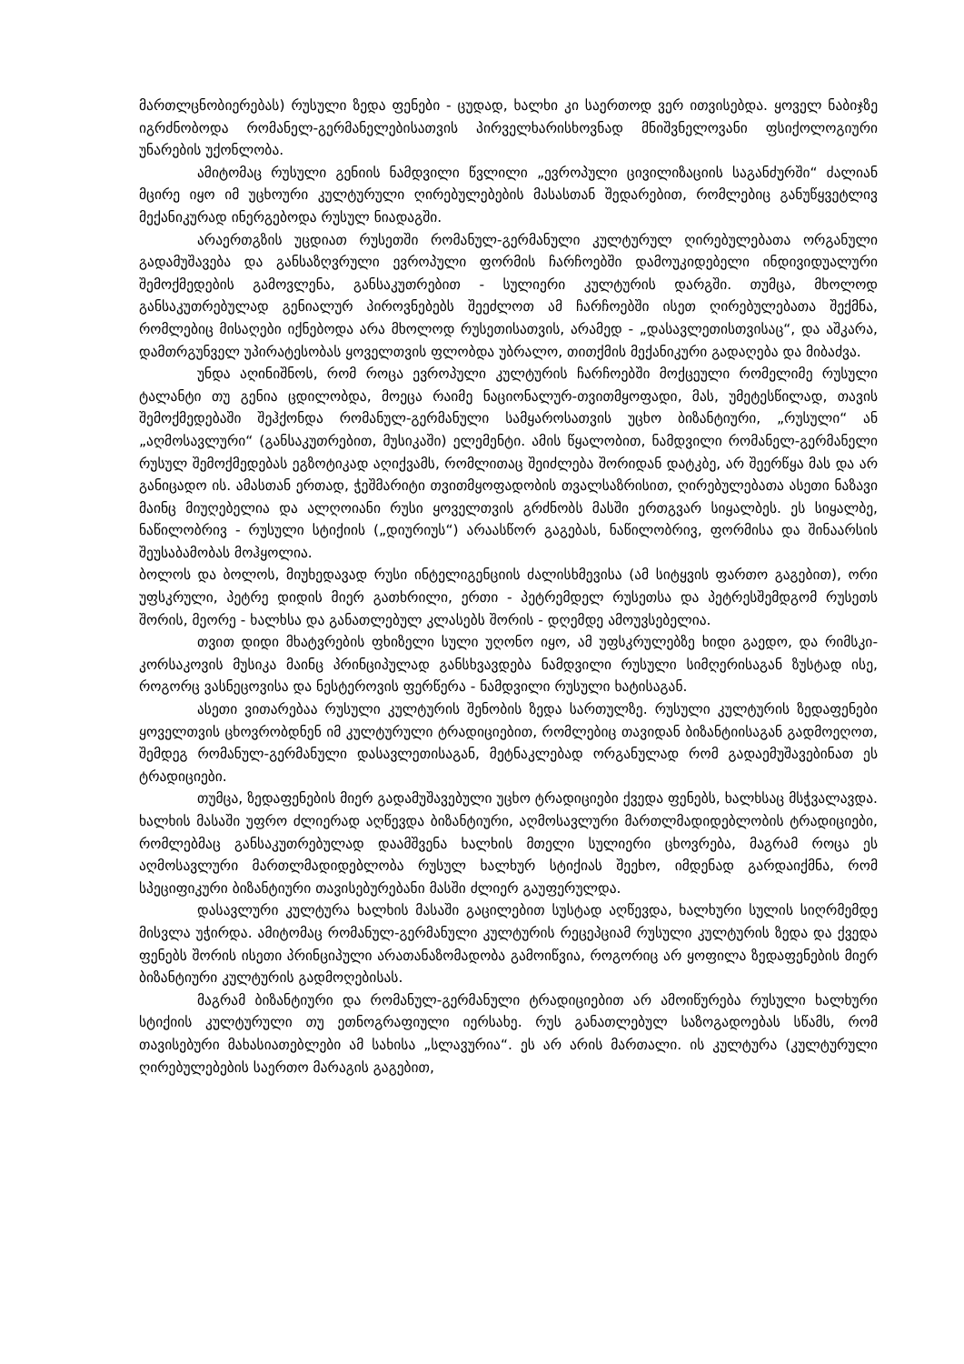მართლცნობიერებას) რუსული ზედა ფენები - ცუდად, ხალხი კი საერთოდ ვერ ითვისებდა. ყოველ ნაბიჯზე იგრძნობოდა რომანელ-გერმანელებისათვის პირველხარისხოვნად მნიშვნელოვანი ფსიქოლოგიური უნარების უქონლობა.
ამიტომაც რუსული გენიის ნამდვილი წვლილი „ევროპული ცივილიზაციის საგანძურში“ ძალიან მცირე იყო იმ უცხოური კულტურული ღირებულებების მასასთან შედარებით, რომლებიც განუწყვეტლივ მექანიკურად ინერგებოდა რუსულ ნიადაგში.
არაერთგზის უცდიათ რუსეთში რომანულ-გერმანული კულტურულ ღირებულებათა ორგანული გადამუშავება და განსაზღვრული ევროპული ფორმის ჩარჩოებში დამოუკიდებელი ინდივიდუალური შემოქმედების გამოვლენა, განსაკუთრებით - სულიერი კულტურის დარგში. თუმცა, მხოლოდ განსაკუთრებულად გენიალურ პიროვნებებს შეეძლოთ ამ ჩარჩოებში ისეთ ღირებულებათა შექმნა, რომლებიც მისაღები იქნებოდა არა მხოლოდ რუსეთისათვის, არამედ - „დასავლეთისთვისაც“, და აშკარა, დამთრგუნველ უპირატესობას ყოველთვის ფლობდა უბრალო, თითქმის მექანიკური გადაღება და მიბაძვა.
უნდა აღინიშნოს, რომ როცა ევროპული კულტურის ჩარჩოებში მოქცეული რომელიმე რუსული ტალანტი თუ გენია ცდილობდა, მოეცა რაიმე ნაციონალურ-თვითმყოფადი, მას, უმეტესწილად, თავის შემოქმედებაში შეჰქონდა რომანულ-გერმანული სამყაროსათვის უცხო ბიზანტიური, „რუსული“ ან „აღმოსავლური“ (განსაკუთრებით, მუსიკაში) ელემენტი. ამის წყალობით, ნამდვილი რომანელ-გერმანელი რუსულ შემოქმედებას ეგზოტიკად აღიქვამს, რომლითაც შეიძლება შორიდან დატკბე, არ შეერწყა მას და არ განიცადო ის. ამასთან ერთად, ჭეშმარიტი თვითმყოფადობის თვალსაზრისით, ღირებულებათა ასეთი ნაზავი მაინც მიუღებელია და ალღოიანი რუსი ყოველთვის გრძნობს მასში ერთგვარ სიყალბეს. ეს სიყალბე, ნაწილობრივ - რუსული სტიქიის („დიურიუს“) არაასწორ გაგებას, ნაწილობრივ, ფორმისა და შინაარსის შეუსაბამობას მოჰყოლია.
ბოლოს და ბოლოს, მიუხედავად რუსი ინტელიგენციის ძალისხმევისა (ამ სიტყვის ფართო გაგებით), ორი უფსკრული, პეტრე დიდის მიერ გათხრილი, ერთი - პეტრემდელ რუსეთსა და პეტრესშემდგომ რუსეთს შორის, მეორე - ხალხსა და განათლებულ კლასებს შორის - დღემდე ამოუვსებელია.
თვით დიდი მხატვრების ფხიზელი სული უღონო იყო, ამ უფსკრულებზე ხიდი გაედო, და რიმსკი-კორსაკოვის მუსიკა მაინც პრინციპულად განსხვავდება ნამდვილი რუსული სიმღერისაგან ზუსტად ისე, როგორც ვასნეცოვისა და ნესტეროვის ფერწერა - ნამდვილი რუსული ხატისაგან.
ასეთი ვითარებაა რუსული კულტურის შენობის ზედა სართულზე. რუსული კულტურის ზედაფენები ყოველთვის ცხოვრობდნენ იმ კულტურული ტრადიციებით, რომლებიც თავიდან ბიზანტიისაგან გადმოეღოთ, შემდეგ რომანულ-გერმანული დასავლეთისაგან, მეტნაკლებად ორგანულად რომ გადაემუშავებინათ ეს ტრადიციები.
თუმცა, ზედაფენების მიერ გადამუშავებული უცხო ტრადიციები ქვედა ფენებს, ხალხსაც მსჭვალავდა. ხალხის მასაში უფრო ძლიერად აღწევდა ბიზანტიური, აღმოსავლური მართლმადიდებლობის ტრადიციები, რომლებმაც განსაკუთრებულად დაამშვენა ხალხის მთელი სულიერი ცხოვრება, მაგრამ როცა ეს აღმოსავლური მართლმადიდებლობა რუსულ ხალხურ სტიქიას შეეხო, იმდენად გარდაიქმნა, რომ სპეციფიკური ბიზანტიური თავისებურებანი მასში ძლიერ გაუფერულდა.
დასავლური კულტურა ხალხის მასაში გაცილებით სუსტად აღწევდა, ხალხური სულის სიღრმემდე მისვლა უჭირდა. ამიტომაც რომანულ-გერმანული კულტურის რეცეპციამ რუსული კულტურის ზედა და ქვედა ფენებს შორის ისეთი პრინციპული არათანაზომადობა გამოიწვია, როგორიც არ ყოფილა ზედაფენების მიერ ბიზანტიური კულტურის გადმოღებისას.
მაგრამ ბიზანტიური და რომანულ-გერმანული ტრადიციებით არ ამოიწურება რუსული ხალხური სტიქიის კულტურული თუ ეთნოგრაფიული იერსახე. რუს განათლებულ საზოგადოებას სწამს, რომ თავისებური მახასიათებლები ამ სახისა „სლავურია“. ეს არ არის მართალი. ის კულტურა (კულტურული ღირებულებების საერთო მარაგის გაგებით,